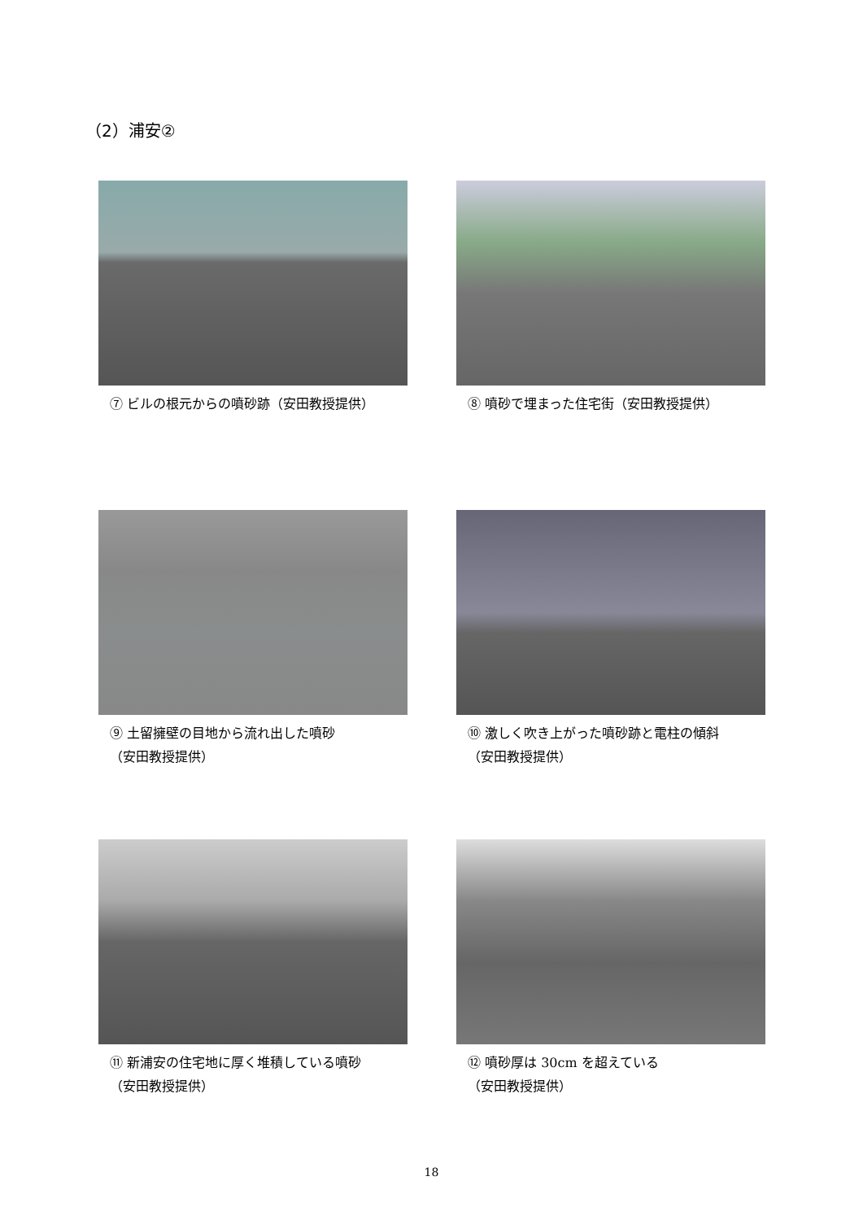（2）浦安②
⑦ ビルの根元からの噴砂跡（安田教授提供）
⑧ 噴砂で埋まった住宅街（安田教授提供）
⑨ 土留擁壁の目地から流れ出した噴砂
（安田教授提供）
⑩ 激しく吹き上がった噴砂跡と電柱の傾斜
（安田教授提供）
⑪ 新浦安の住宅地に厚く堆積している噴砂
（安田教授提供）
⑫ 噴砂厚は 30cm を超えている
（安田教授提供）
18